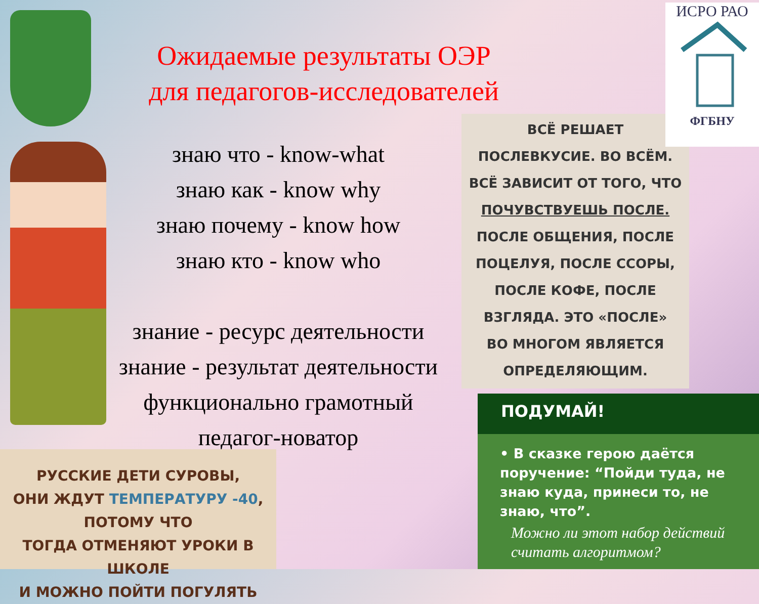Ожидаемые результаты ОЭР
для педагогов-исследователей
знаю что - know-what
знаю как - know why
знаю почему - know how
знаю кто - know who
знание - ресурс деятельности
знание - результат деятельности
функционально грамотный
педагог-новатор
ВСЁ РЕШАЕТ
ПОСЛЕВКУСИЕ. ВО ВСЁМ.
ВСЁ ЗАВИСИТ ОТ ТОГО, ЧТО
ПОЧУВСТВУЕШЬ ПОСЛЕ.
ПОСЛЕ ОБЩЕНИЯ, ПОСЛЕ
ПОЦЕЛУЯ, ПОСЛЕ ССОРЫ,
ПОСЛЕ КОФЕ, ПОСЛЕ
ВЗГЛЯДА. ЭТО «ПОСЛЕ»
ВО МНОГОМ ЯВЛЯЕТСЯ
ОПРЕДЕЛЯЮЩИМ.
ИСРО РАО
ФГБНУ
ПОДУМАЙ!
• В сказке герою даётся поручение: “Пойди туда, не знаю куда, принеси то, не знаю, что”.
Можно ли этот набор действий считать алгоритмом?
РУССКИЕ ДЕТИ СУРОВЫ,
ОНИ ЖДУТ ТЕМПЕРАТУРУ -40, ПОТОМУ ЧТО
ТОГДА ОТМЕНЯЮТ УРОКИ В ШКОЛЕ
И МОЖНО ПОЙТИ ПОГУЛЯТЬ